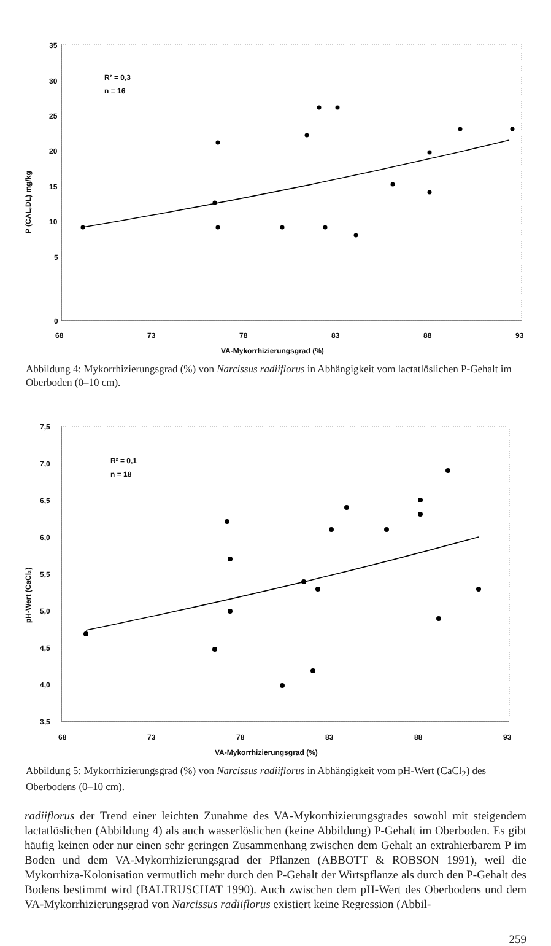35
30
25
20
15
10
5
0
68
73
78
83
88
93
VA-Mykorrhizierungsgrad (%)
P (CAL,DL) mg/kg
R² = 0,3
n = 16
Abbildung 4: Mykorrhizierungsgrad (%) von Narcissus radiiflorus in Abhängigkeit vom lactatlöslichen P-Gehalt im Oberboden (0–10 cm).
7,5
7,0
6,5
6,0
5,5
5,0
4,5
4,0
3,5
68
73
78
83
88
93
VA-Mykorrhizierungsgrad (%)
pH-Wert (CaCl₂)
R² = 0,1
n = 18
Abbildung 5: Mykorrhizierungsgrad (%) von Narcissus radiiflorus in Abhängigkeit vom pH-Wert (CaCl<sub>2</sub>) des Oberbodens (0–10 cm).
radiiflorus der Trend einer leichten Zunahme des VA-Mykorrhizierungsgrades sowohl mit steigendem lactatlöslichen (Abbildung 4) als auch wasserlöslichen (keine Abbildung) P-Gehalt im Oberboden. Es gibt häufig keinen oder nur einen sehr geringen Zusammenhang zwischen dem Gehalt an extrahierbarem P im Boden und dem VA-Mykorrhizierungsgrad der Pflanzen (ABBOTT & ROBSON 1991), weil die Mykorrhiza-Kolonisation vermutlich mehr durch den P-Gehalt der Wirtspflanze als durch den P-Gehalt des Bodens bestimmt wird (BALTRUSCHAT 1990). Auch zwischen dem pH-Wert des Oberbodens und dem VA-Mykorrhizierungsgrad von Narcissus radiiflorus existiert keine Regression (Abbil-
259